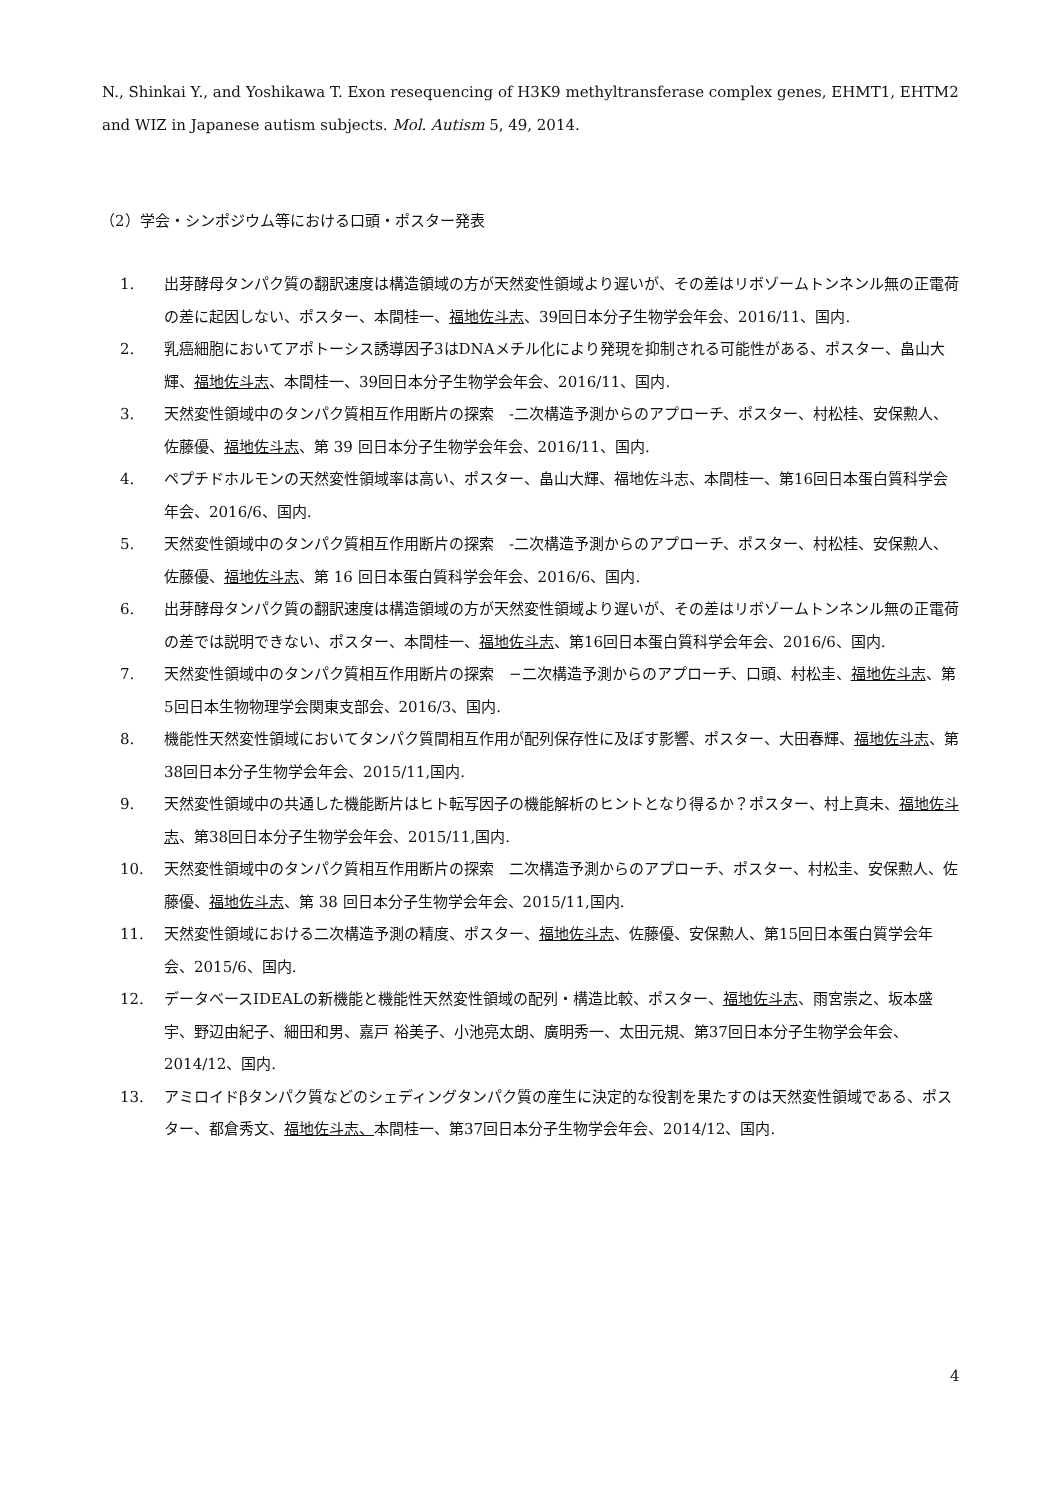N., Shinkai Y., and Yoshikawa T. Exon resequencing of H3K9 methyltransferase complex genes, EHMT1, EHTM2 and WIZ in Japanese autism subjects. Mol. Autism 5, 49, 2014.
（2）学会・シンポジウム等における口頭・ポスター発表
1. 出芽酵母タンパク質の翻訳速度は構造領域の方が天然変性領域より遅いが、その差はリボゾームトンネンル無の正電荷の差に起因しない、ポスター、本間桂一、福地佐斗志、39回日本分子生物学会年会、2016/11、国内.
2. 乳癌細胞においてアポトーシス誘導因子3はDNAメチル化により発現を抑制される可能性がある、ポスター、畠山大輝、福地佐斗志、本間桂一、39回日本分子生物学会年会、2016/11、国内.
3. 天然変性領域中のタンパク質相互作用断片の探索　-二次構造予測からのアプローチ、ポスター、村松桂、安保勲人、佐藤優、福地佐斗志、第 39 回日本分子生物学会年会、2016/11、国内.
4. ペプチドホルモンの天然変性領域率は高い、ポスター、畠山大輝、福地佐斗志、本間桂一、第16回日本蛋白質科学会年会、2016/6、国内.
5. 天然変性領域中のタンパク質相互作用断片の探索　-二次構造予測からのアプローチ、ポスター、村松桂、安保勲人、佐藤優、福地佐斗志、第 16 回日本蛋白質科学会年会、2016/6、国内.
6. 出芽酵母タンパク質の翻訳速度は構造領域の方が天然変性領域より遅いが、その差はリボゾームトンネンル無の正電荷の差では説明できない、ポスター、本間桂一、福地佐斗志、第16回日本蛋白質科学会年会、2016/6、国内.
7. 天然変性領域中のタンパク質相互作用断片の探索　−二次構造予測からのアプローチ、口頭、村松圭、福地佐斗志、第5回日本生物物理学会関東支部会、2016/3、国内.
8. 機能性天然変性領域においてタンパク質間相互作用が配列保存性に及ぼす影響、ポスター、大田春輝、福地佐斗志、第38回日本分子生物学会年会、2015/11,国内.
9. 天然変性領域中の共通した機能断片はヒト転写因子の機能解析のヒントとなり得るか？ポスター、村上真未、福地佐斗志、第38回日本分子生物学会年会、2015/11,国内.
10. 天然変性領域中のタンパク質相互作用断片の探索　二次構造予測からのアプローチ、ポスター、村松圭、安保勲人、佐藤優、福地佐斗志、第 38 回日本分子生物学会年会、2015/11,国内.
11. 天然変性領域における二次構造予測の精度、ポスター、福地佐斗志、佐藤優、安保勲人、第15回日本蛋白質学会年会、2015/6、国内.
12. データベースIDEALの新機能と機能性天然変性領域の配列・構造比較、ポスター、福地佐斗志、雨宮崇之、坂本盛宇、野辺由紀子、細田和男、嘉戸 裕美子、小池亮太朗、廣明秀一、太田元規、第37回日本分子生物学会年会、2014/12、国内.
13. アミロイドβタンパク質などのシェディングタンパク質の産生に決定的な役割を果たすのは天然変性領域である、ポスター、都倉秀文、福地佐斗志、本間桂一、第37回日本分子生物学会年会、2014/12、国内.
4